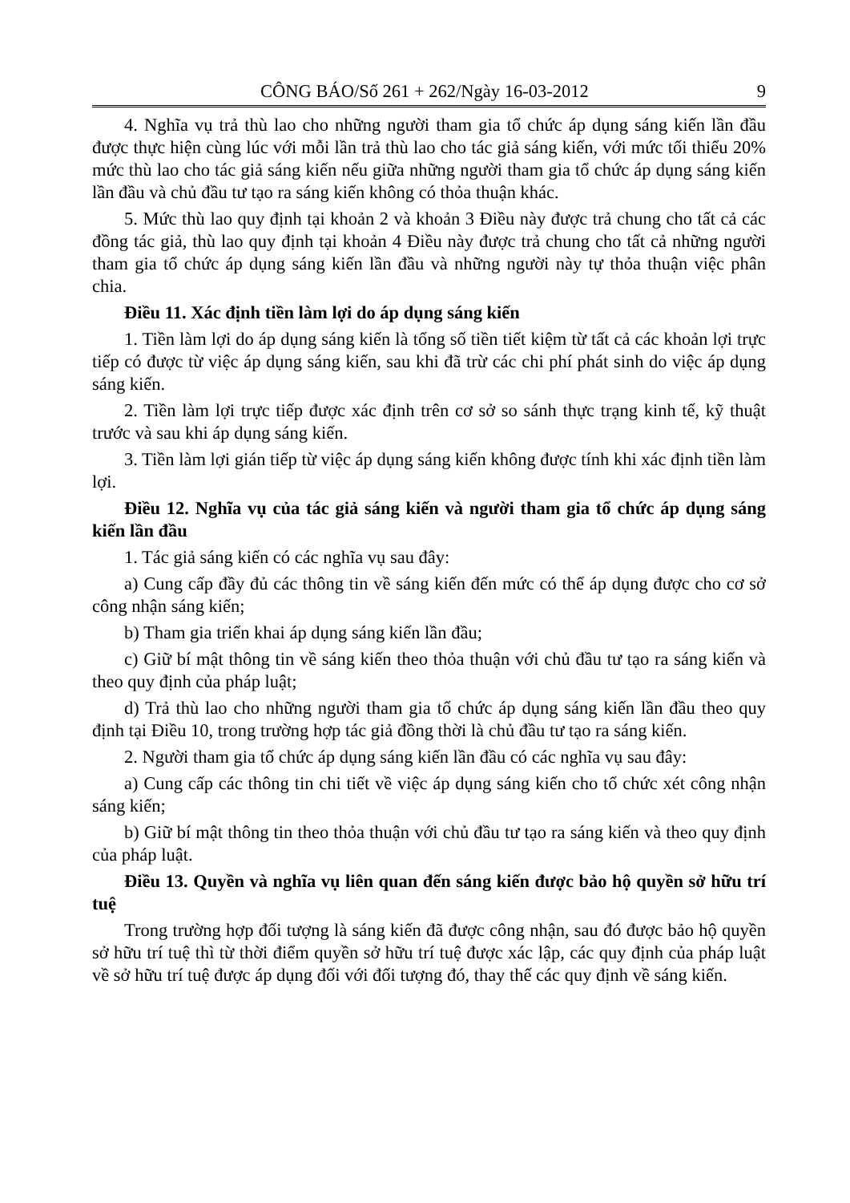CÔNG BÁO/Số 261 + 262/Ngày 16-03-2012 9
4. Nghĩa vụ trả thù lao cho những người tham gia tổ chức áp dụng sáng kiến lần đầu được thực hiện cùng lúc với mỗi lần trả thù lao cho tác giả sáng kiến, với mức tối thiểu 20% mức thù lao cho tác giả sáng kiến nếu giữa những người tham gia tổ chức áp dụng sáng kiến lần đầu và chủ đầu tư tạo ra sáng kiến không có thỏa thuận khác.
5. Mức thù lao quy định tại khoản 2 và khoản 3 Điều này được trả chung cho tất cả các đồng tác giả, thù lao quy định tại khoản 4 Điều này được trả chung cho tất cả những người tham gia tổ chức áp dụng sáng kiến lần đầu và những người này tự thỏa thuận việc phân chia.
Điều 11. Xác định tiền làm lợi do áp dụng sáng kiến
1. Tiền làm lợi do áp dụng sáng kiến là tổng số tiền tiết kiệm từ tất cả các khoản lợi trực tiếp có được từ việc áp dụng sáng kiến, sau khi đã trừ các chi phí phát sinh do việc áp dụng sáng kiến.
2. Tiền làm lợi trực tiếp được xác định trên cơ sở so sánh thực trạng kinh tế, kỹ thuật trước và sau khi áp dụng sáng kiến.
3. Tiền làm lợi gián tiếp từ việc áp dụng sáng kiến không được tính khi xác định tiền làm lợi.
Điều 12. Nghĩa vụ của tác giả sáng kiến và người tham gia tổ chức áp dụng sáng kiến lần đầu
1. Tác giả sáng kiến có các nghĩa vụ sau đây:
a) Cung cấp đầy đủ các thông tin về sáng kiến đến mức có thể áp dụng được cho cơ sở công nhận sáng kiến;
b) Tham gia triển khai áp dụng sáng kiến lần đầu;
c) Giữ bí mật thông tin về sáng kiến theo thỏa thuận với chủ đầu tư tạo ra sáng kiến và theo quy định của pháp luật;
d) Trả thù lao cho những người tham gia tổ chức áp dụng sáng kiến lần đầu theo quy định tại Điều 10, trong trường hợp tác giả đồng thời là chủ đầu tư tạo ra sáng kiến.
2. Người tham gia tổ chức áp dụng sáng kiến lần đầu có các nghĩa vụ sau đây:
a) Cung cấp các thông tin chi tiết về việc áp dụng sáng kiến cho tổ chức xét công nhận sáng kiến;
b) Giữ bí mật thông tin theo thỏa thuận với chủ đầu tư tạo ra sáng kiến và theo quy định của pháp luật.
Điều 13. Quyền và nghĩa vụ liên quan đến sáng kiến được bảo hộ quyền sở hữu trí tuệ
Trong trường hợp đối tượng là sáng kiến đã được công nhận, sau đó được bảo hộ quyền sở hữu trí tuệ thì từ thời điểm quyền sở hữu trí tuệ được xác lập, các quy định của pháp luật về sở hữu trí tuệ được áp dụng đối với đối tượng đó, thay thế các quy định về sáng kiến.